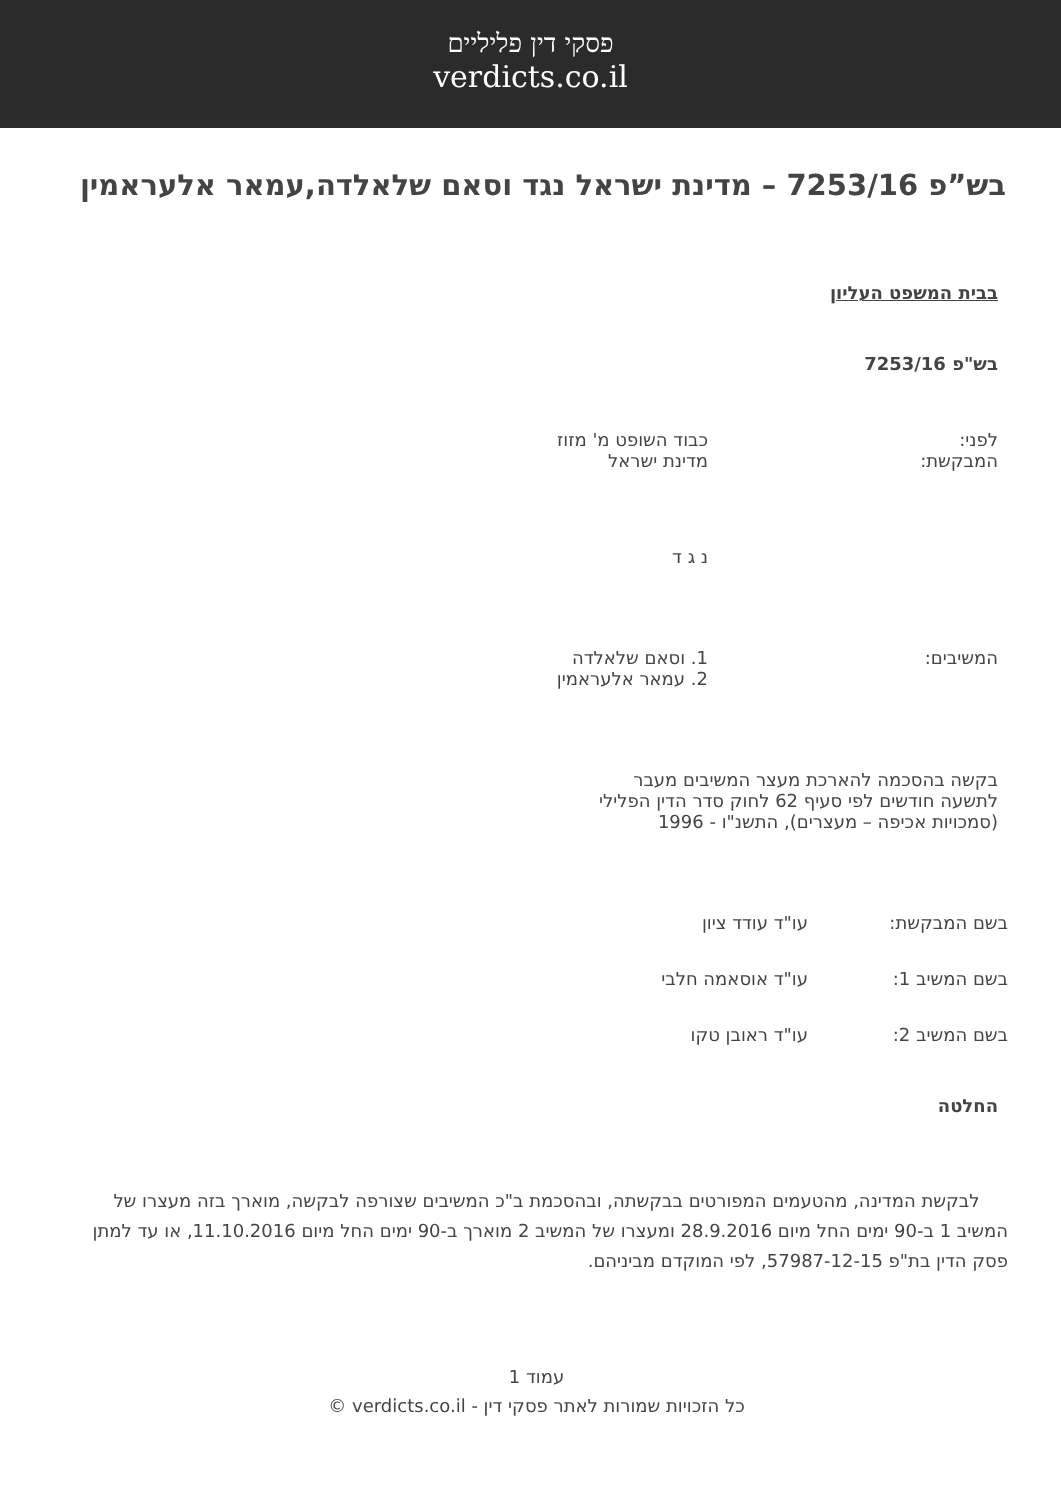פסקי דין פליליים
verdicts.co.il
בש”פ 7253/16 – מדינת ישראל נגד וסאם שלאלדה,עמאר אלעראמין
בבית המשפט העליון
בש"פ 7253/16
לפני:
המבקשת:
כבוד השופט מ' מזוז
מדינת ישראל
נ ג ד
המשיבים: 1. וסאם שלאלדה
2. עמאר אלעראמין
בקשה בהסכמה להארכת מעצר המשיבים מעבר
לתשעה חודשים לפי סעיף 62 לחוק סדר הדין הפלילי
(סמכויות אכיפה – מעצרים), התשנ"ו - 1996
בשם המבקשת: עו"ד עודד ציון
בשם המשיב 1: עו"ד אוסאמה חלבי
בשם המשיב 2: עו"ד ראובן טקו
החלטה
לבקשת המדינה, מהטעמים המפורטים בבקשתה, ובהסכמת ב"כ המשיבים שצורפה לבקשה, מוארך בזה מעצרו של המשיב 1 ב-90 ימים החל מיום 28.9.2016 ומעצרו של המשיב 2 מוארך ב-90 ימים החל מיום 11.10.2016, או עד למתן פסק הדין בת"פ 57987-12-15, לפי המוקדם מביניהם.
עמוד 1
כל הזכויות שמורות לאתר פסקי דין - verdicts.co.il ©